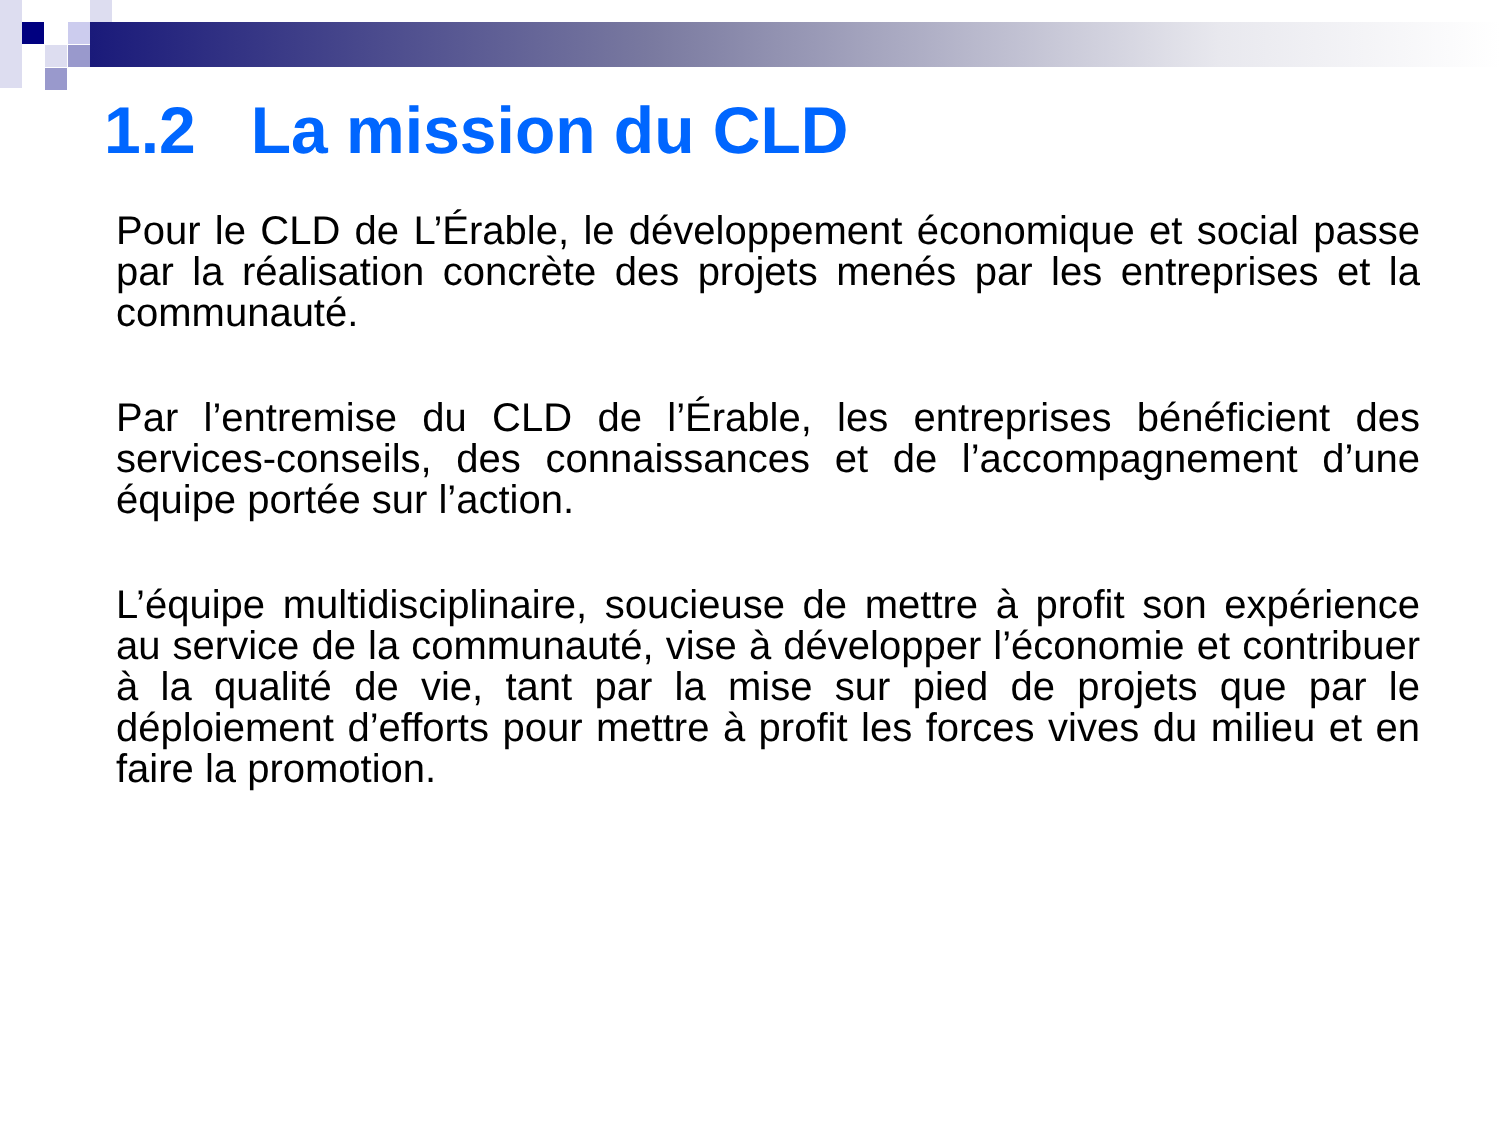1.2 La mission du CLD
Pour le CLD de L’Érable, le développement économique et social passe par la réalisation concrète des projets menés par les entreprises et la communauté.
Par l’entremise du CLD de l’Érable, les entreprises bénéficient des services-conseils, des connaissances et de l’accompagnement d’une équipe portée sur l’action.
L’équipe multidisciplinaire, soucieuse de mettre à profit son expérience au service de la communauté, vise à développer l’économie et contribuer à la qualité de vie, tant par la mise sur pied de projets que par le déploiement d’efforts pour mettre à profit les forces vives du milieu et en faire la promotion.